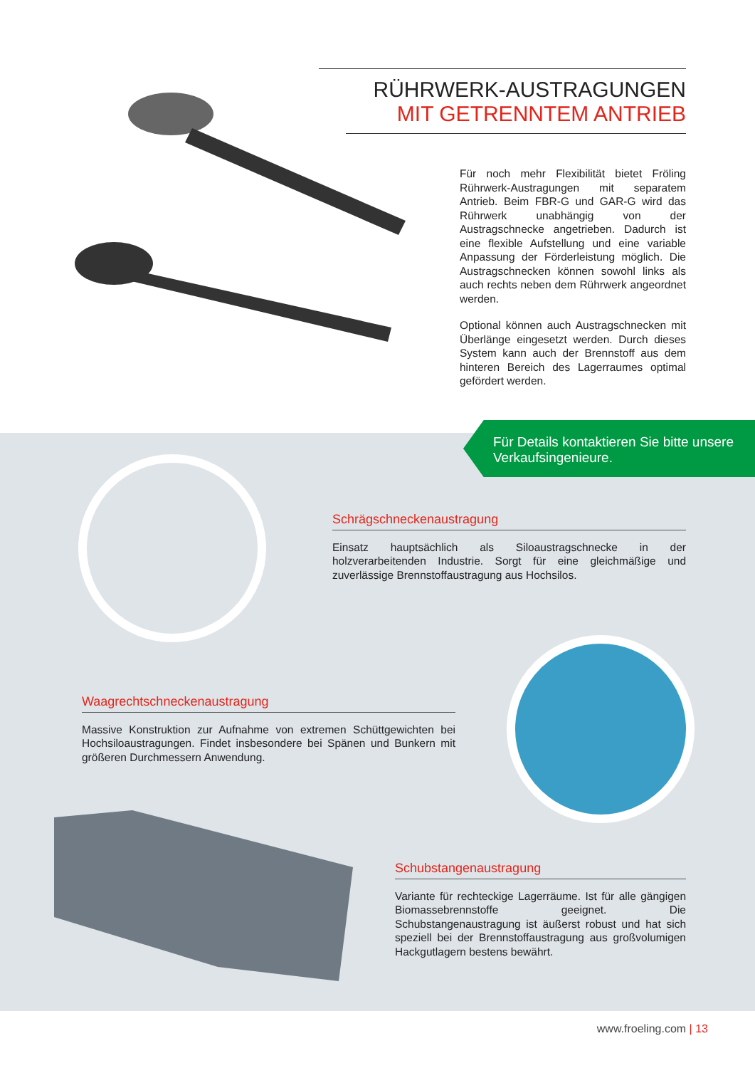RÜHRWERK-AUSTRAGUNGEN
MIT GETRENNTEM ANTRIEB
Für noch mehr Flexibilität bietet Fröling Rührwerk-Austragungen mit separatem Antrieb. Beim FBR-G und GAR-G wird das Rührwerk unabhängig von der Austragschnecke angetrieben. Dadurch ist eine flexible Aufstellung und eine variable Anpassung der Förderleistung möglich. Die Austragschnecken können sowohl links als auch rechts neben dem Rührwerk angeordnet werden.
Optional können auch Austragschnecken mit Überlänge eingesetzt werden. Durch dieses System kann auch der Brennstoff aus dem hinteren Bereich des Lagerraumes optimal gefördert werden.
Für Details kontaktieren Sie bitte unsere Verkaufsingenieure.
Schrägschneckenaustragung
Einsatz hauptsächlich als Siloaustragschnecke in der holzverarbeitenden Industrie. Sorgt für eine gleichmäßige und zuverlässige Brennstoffaustragung aus Hochsilos.
Waagrechtschneckenaustragung
Massive Konstruktion zur Aufnahme von extremen Schüttgewichten bei Hochsiloaustragungen. Findet insbesondere bei Spänen und Bunkern mit größeren Durchmessern Anwendung.
Schubstangenaustragung
Variante für rechteckige Lagerräume. Ist für alle gängigen Biomassebrennstoffe geeignet. Die Schubstangenaustragung ist äußerst robust und hat sich speziell bei der Brennstoffaustragung aus großvolumigen Hackgutlagern bestens bewährt.
www.froeling.com | 13